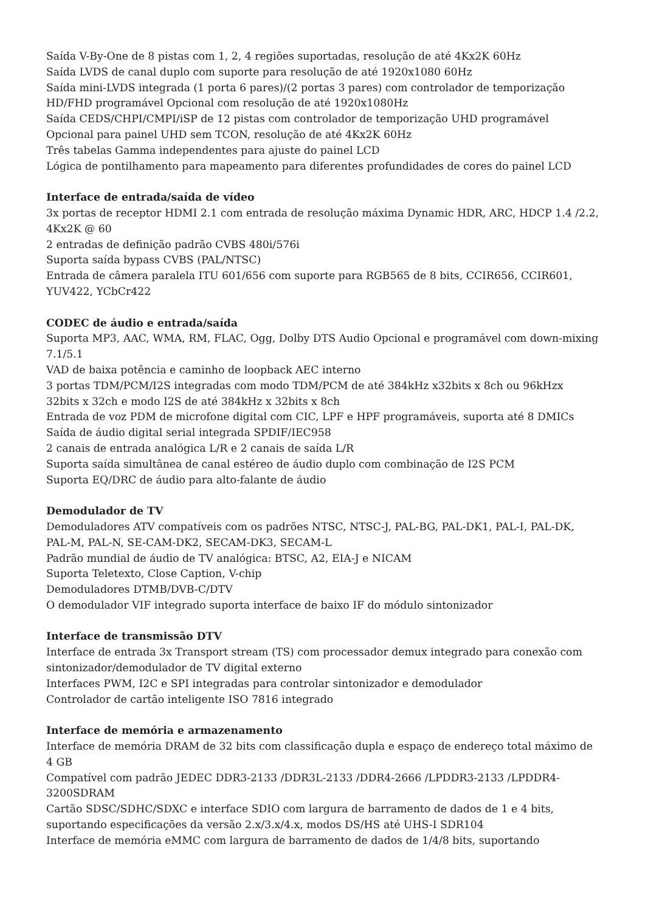Saída V-By-One de 8 pistas com 1, 2, 4 regiões suportadas, resolução de até 4Kx2K 60Hz
Saída LVDS de canal duplo com suporte para resolução de até 1920x1080 60Hz
Saída mini-LVDS integrada (1 porta 6 pares)/(2 portas 3 pares) com controlador de temporização HD/FHD programável Opcional com resolução de até 1920x1080Hz
Saída CEDS/CHPI/CMPI/iSP de 12 pistas com controlador de temporização UHD programável Opcional para painel UHD sem TCON, resolução de até 4Kx2K 60Hz
Três tabelas Gamma independentes para ajuste do painel LCD
Lógica de pontilhamento para mapeamento para diferentes profundidades de cores do painel LCD
Interface de entrada/saída de vídeo
3x portas de receptor HDMI 2.1 com entrada de resolução máxima Dynamic HDR, ARC, HDCP 1.4 /2.2, 4Kx2K @ 60
2 entradas de definição padrão CVBS 480i/576i
Suporta saída bypass CVBS (PAL/NTSC)
Entrada de câmera paralela ITU 601/656 com suporte para RGB565 de 8 bits, CCIR656, CCIR601, YUV422, YCbCr422
CODEC de áudio e entrada/saída
Suporta MP3, AAC, WMA, RM, FLAC, Ogg, Dolby DTS Audio Opcional e programável com down-mixing 7.1/5.1
VAD de baixa potência e caminho de loopback AEC interno
3 portas TDM/PCM/I2S integradas com modo TDM/PCM de até 384kHz x32bits x 8ch ou 96kHzx 32bits x 32ch e modo I2S de até 384kHz x 32bits x 8ch
Entrada de voz PDM de microfone digital com CIC, LPF e HPF programáveis, suporta até 8 DMICs
Saída de áudio digital serial integrada SPDIF/IEC958
2 canais de entrada analógica L/R e 2 canais de saída L/R
Suporta saída simultânea de canal estéreo de áudio duplo com combinação de I2S PCM
Suporta EQ/DRC de áudio para alto-falante de áudio
Demodulador de TV
Demoduladores ATV compatíveis com os padrões NTSC, NTSC-J, PAL-BG, PAL-DK1, PAL-I, PAL-DK, PAL-M, PAL-N, SE-CAM-DK2, SECAM-DK3, SECAM-L
Padrão mundial de áudio de TV analógica: BTSC, A2, EIA-J e NICAM
Suporta Teletexto, Close Caption, V-chip
Demoduladores DTMB/DVB-C/DTV
O demodulador VIF integrado suporta interface de baixo IF do módulo sintonizador
Interface de transmissão DTV
Interface de entrada 3x Transport stream (TS) com processador demux integrado para conexão com sintonizador/demodulador de TV digital externo
Interfaces PWM, I2C e SPI integradas para controlar sintonizador e demodulador
Controlador de cartão inteligente ISO 7816 integrado
Interface de memória e armazenamento
Interface de memória DRAM de 32 bits com classificação dupla e espaço de endereço total máximo de 4 GB
Compatível com padrão JEDEC DDR3-2133 /DDR3L-2133 /DDR4-2666 /LPDDR3-2133 /LPDDR4-3200SDRAM
Cartão SDSC/SDHC/SDXC e interface SDIO com largura de barramento de dados de 1 e 4 bits, suportando especificações da versão 2.x/3.x/4.x, modos DS/HS até UHS-I SDR104
Interface de memória eMMC com largura de barramento de dados de 1/4/8 bits, suportando